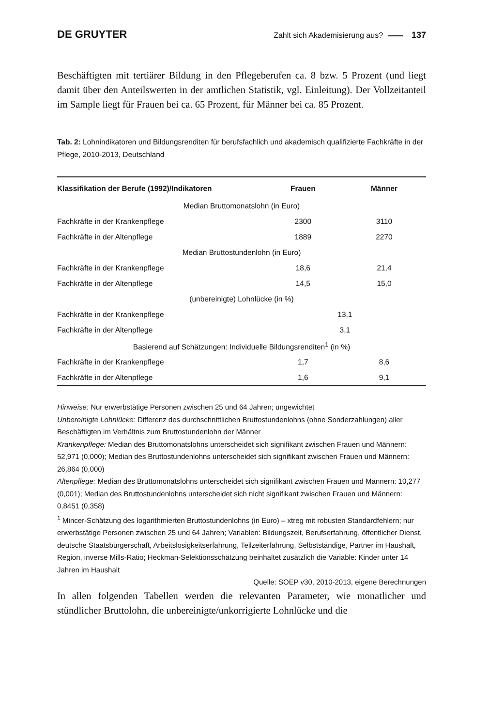DE GRUYTER Zahlt sich Akademisierung aus? 137
Beschäftigten mit tertiärer Bildung in den Pflegeberufen ca. 8 bzw. 5 Prozent (und liegt damit über den Anteilswerten in der amtlichen Statistik, vgl. Einleitung). Der Vollzeitanteil im Sample liegt für Frauen bei ca. 65 Prozent, für Männer bei ca. 85 Prozent.
Tab. 2: Lohnindikatoren und Bildungsrenditen für berufsfachlich und akademisch qualifizierte Fachkräfte in der Pflege, 2010-2013, Deutschland
| Klassifikation der Berufe (1992)/Indikatoren | Frauen | Männer |
| --- | --- | --- |
| Median Bruttomonatslohn (in Euro) | | |
| Fachkräfte in der Krankenpflege | 2300 | 3110 |
| Fachkräfte in der Altenpflege | 1889 | 2270 |
| Median Bruttostundenlohn (in Euro) | | |
| Fachkräfte in der Krankenpflege | 18,6 | 21,4 |
| Fachkräfte in der Altenpflege | 14,5 | 15,0 |
| (unbereinigte) Lohnlücke (in %) | | |
| Fachkräfte in der Krankenpflege | 13,1 | |
| Fachkräfte in der Altenpflege | 3,1 | |
| Basierend auf Schätzungen: Individuelle Bildungsrenditen<sup>1</sup> (in %) | | |
| Fachkräfte in der Krankenpflege | 1,7 | 8,6 |
| Fachkräfte in der Altenpflege | 1,6 | 9,1 |
Hinweise: Nur erwerbstätige Personen zwischen 25 und 64 Jahren; ungewichtet
Unbereinigte Lohnlücke: Differenz des durchschnittlichen Bruttostundenlohns (ohne Sonderzahlungen) aller Beschäftigten im Verhältnis zum Bruttostundenlohn der Männer
Krankenpflege: Median des Bruttomonatslohns unterscheidet sich signifikant zwischen Frauen und Männern: 52,971 (0,000); Median des Bruttostundenlohns unterscheidet sich signifikant zwischen Frauen und Männern: 26,864 (0,000)
Altenpflege: Median des Bruttomonatslohns unterscheidet sich signifikant zwischen Frauen und Männern: 10,277 (0,001); Median des Bruttostundenlohns unterscheidet sich nicht signifikant zwischen Frauen und Männern: 0,8451 (0,358)
<sup>1</sup> Mincer-Schätzung des logarithmierten Bruttostundenlohns (in Euro) – xtreg mit robusten Standardfehlern; nur erwerbstätige Personen zwischen 25 und 64 Jahren; Variablen: Bildungszeit, Berufserfahrung, öffentlicher Dienst, deutsche Staatsbürgerschaft, Arbeitslosigkeitserfahrung, Teilzeiterfahrung, Selbstständige, Partner im Haushalt, Region, inverse Mills-Ratio; Heckman-Selektionsschätzung beinhaltet zusätzlich die Variable: Kinder unter 14 Jahren im Haushalt
Quelle: SOEP v30, 2010-2013, eigene Berechnungen
In allen folgenden Tabellen werden die relevanten Parameter, wie monatlicher und stündlicher Bruttolohn, die unbereinigte/unkorrigierte Lohnlücke und die